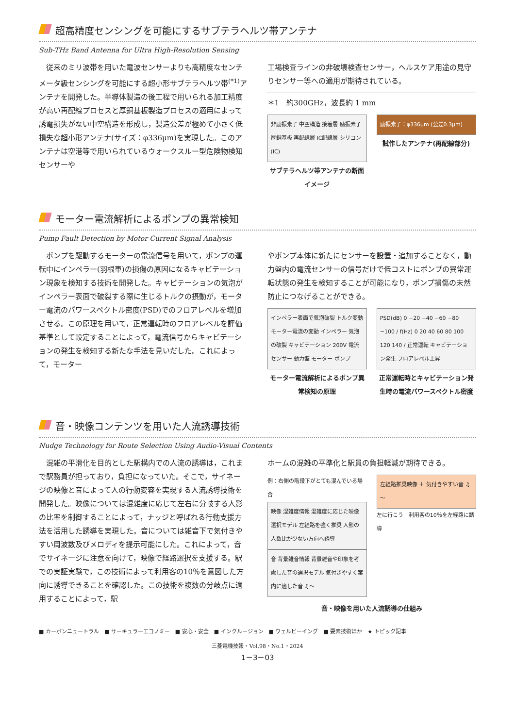超高精度センシングを可能にするサブテラヘルツ帯アンテナ
Sub-THz Band Antenna for Ultra High-Resolution Sensing
　従来のミリ波帯を用いた電波センサーよりも高精度なセンチメータ級センシングを可能にする超小形サブテラヘルツ帯<sup>(*1)</sup>アンテナを開発した。半導体製造の後工程で用いられる加工精度が高い再配線プロセスと厚銅基板製造プロセスの適用によって誘電損失がない中空構造を形成し，製造公差が極めて小さく低損失な超小形アンテナ(サイズ：φ336μm)を実現した。このアンテナは空港等で用いられているウォークスルー型危険物検知センサーや
工場検査ラインの非破壊検査センサー，ヘルスケア用途の見守りセンサー等への適用が期待されている。
＊1　約300GHz，波長約 1 mm
非励振素子 中空構造 接着層 励振素子 厚銅基板 再配線層 IC配線層 シリコン(IC)
サブテラヘルツ帯アンテナの断面イメージ
励振素子：φ336μm (公差0.3μm)
試作したアンテナ(再配線部分)
モーター電流解析によるポンプの異常検知
Pump Fault Detection by Motor Current Signal Analysis
　ポンプを駆動するモーターの電流信号を用いて，ポンプの運転中にインペラー(羽根車)の損傷の原因になるキャビテーション現象を検知する技術を開発した。キャビテーションの気泡がインペラー表面で破裂する際に生じるトルクの摂動が，モーター電流のパワースペクトル密度(PSD)でのフロアレベルを増加させる。この原理を用いて，正常運転時のフロアレベルを評価基準として設定することによって，電流信号からキャビテーションの発生を検知する新たな手法を見いだした。これによって，モーター
やポンプ本体に新たにセンサーを設置・追加することなく，動力盤内の電流センサーの信号だけで低コストにポンプの異常運転状態の発生を検知することが可能になり，ポンプ損傷の未然防止につなげることができる。
インペラー表面で気泡破裂 トルク変動 モーター電流の変動 インペラー 気泡の破裂 キャビテーション 200V 電流センサー 動力盤 モーター ポンプ
モーター電流解析によるポンプ異常検知の原理
PSD(dB) 0 −20 −40 −60 −80 −100 / f(Hz) 0 20 40 60 80 100 120 140 / 正常運転 キャビテーション発生 フロアレベル上昇
正常運転時とキャビテーション発生時の電流パワースペクトル密度
音・映像コンテンツを用いた人流誘導技術
Nudge Technology for Route Selection Using Audio-Visual Contents
　混雑の平滑化を目的とした駅構内での人流の誘導は，これまで駅務員が担っており，負担になっていた。そこで，サイネージの映像と音によって人の行動変容を実現する人流誘導技術を開発した。映像については混雑度に応じて左右に分岐する人影の比率を制御することによって，ナッジと呼ばれる行動支援方法を活用した誘導を実現した。音については雑音下で気付きやすい周波数及びメロディを提示可能にした。これによって，音でサイネージに注意を向けて，映像で経路選択を支援する。駅での実証実験で，この技術によって利用客の10％を意図した方向に誘導できることを確認した。この技術を複数の分岐点に適用することによって，駅
ホームの混雑の平準化と駅員の負担軽減が期待できる。
例：右側の階段下がとても混んでいる場合
映像 混雑度情報 混雑度に応じた映像選択モデル 左経路を強く推奨 人影の人数比が少ない方向へ誘導
音 背景雑音情報 背景雑音や印象を考慮した音の選択モデル 気付きやすく案内に適した音 ♫～
左経路推奨映像 ＋ 気付きやすい音 ♫～
左に行こう　利用客の10％を左経路に誘導
音・映像を用いた人流誘導の仕組み
■ カーボンニュートラル　■ サーキュラーエコノミー　■ 安心・安全　■ インクルージョン　■ ウェルビーイング　■ 要素技術ほか　★ トピック記事
三菱電機技報・Vol.98・No.1・2024
1－3－03